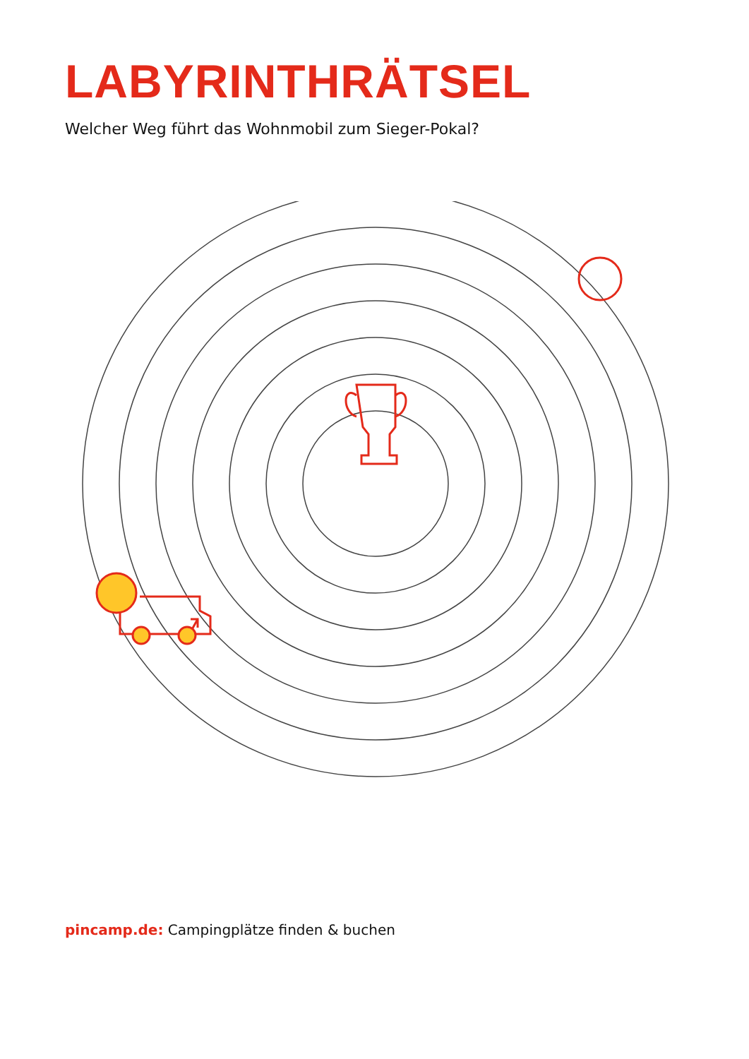LABYRINTHRÄTSEL
Welcher Weg führt das Wohnmobil zum Sieger-Pokal?
pincamp.de: Campingplätze finden & buchen